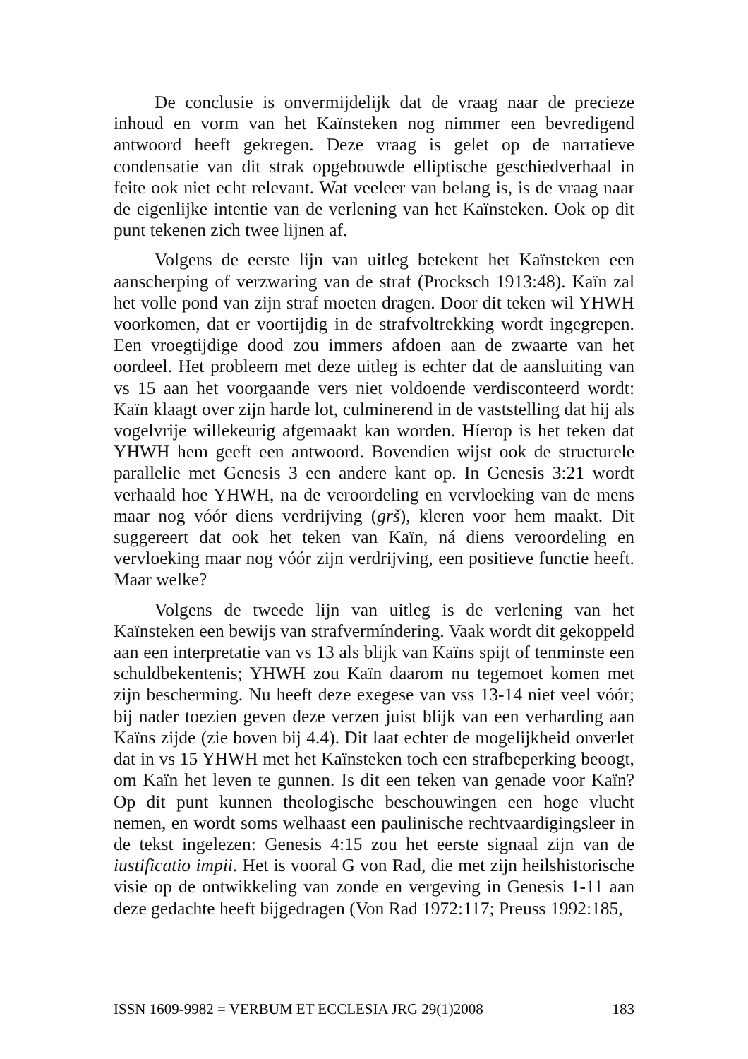De conclusie is onvermijdelijk dat de vraag naar de precieze inhoud en vorm van het Kaïnsteken nog nimmer een bevredigend antwoord heeft gekregen. Deze vraag is gelet op de narratieve condensatie van dit strak opgebouwde elliptische geschiedverhaal in feite ook niet echt relevant. Wat veeleer van belang is, is de vraag naar de eigenlijke intentie van de verlening van het Kaïnsteken. Ook op dit punt tekenen zich twee lijnen af.
Volgens de eerste lijn van uitleg betekent het Kaïnsteken een aanscherping of verzwaring van de straf (Procksch 1913:48). Kaïn zal het volle pond van zijn straf moeten dragen. Door dit teken wil YHWH voorkomen, dat er voortijdig in de strafvoltrekking wordt ingegrepen. Een vroegtijdige dood zou immers afdoen aan de zwaarte van het oordeel. Het probleem met deze uitleg is echter dat de aansluiting van vs 15 aan het voorgaande vers niet voldoende verdisconteerd wordt: Kaïn klaagt over zijn harde lot, culminerend in de vaststelling dat hij als vogelvrije willekeurig afgemaakt kan worden. Híerop is het teken dat YHWH hem geeft een antwoord. Bovendien wijst ook de structurele parallelie met Genesis 3 een andere kant op. In Genesis 3:21 wordt verhaald hoe YHWH, na de veroordeling en vervloeking van de mens maar nog vóór diens verdrijving (grš), kleren voor hem maakt. Dit suggereert dat ook het teken van Kaïn, ná diens veroordeling en vervloeking maar nog vóór zijn verdrijving, een positieve functie heeft. Maar welke?
Volgens de tweede lijn van uitleg is de verlening van het Kaïnsteken een bewijs van strafvermíndering. Vaak wordt dit gekoppeld aan een interpretatie van vs 13 als blijk van Kaïns spijt of tenminste een schuldbekentenis; YHWH zou Kaïn daarom nu tegemoet komen met zijn bescherming. Nu heeft deze exegese van vss 13-14 niet veel vóór; bij nader toezien geven deze verzen juist blijk van een verharding aan Kaïns zijde (zie boven bij 4.4). Dit laat echter de mogelijkheid onverlet dat in vs 15 YHWH met het Kaïnsteken toch een strafbeperking beoogt, om Kaïn het leven te gunnen. Is dit een teken van genade voor Kaïn? Op dit punt kunnen theologische beschouwingen een hoge vlucht nemen, en wordt soms welhaast een paulinische rechtvaardigingsleer in de tekst ingelezen: Genesis 4:15 zou het eerste signaal zijn van de iustificatio impii. Het is vooral G von Rad, die met zijn heilshistorische visie op de ontwikkeling van zonde en vergeving in Genesis 1-11 aan deze gedachte heeft bijgedragen (Von Rad 1972:117; Preuss 1992:185,
ISSN 1609-9982 = VERBUM ET ECCLESIA JRG 29(1)2008 183